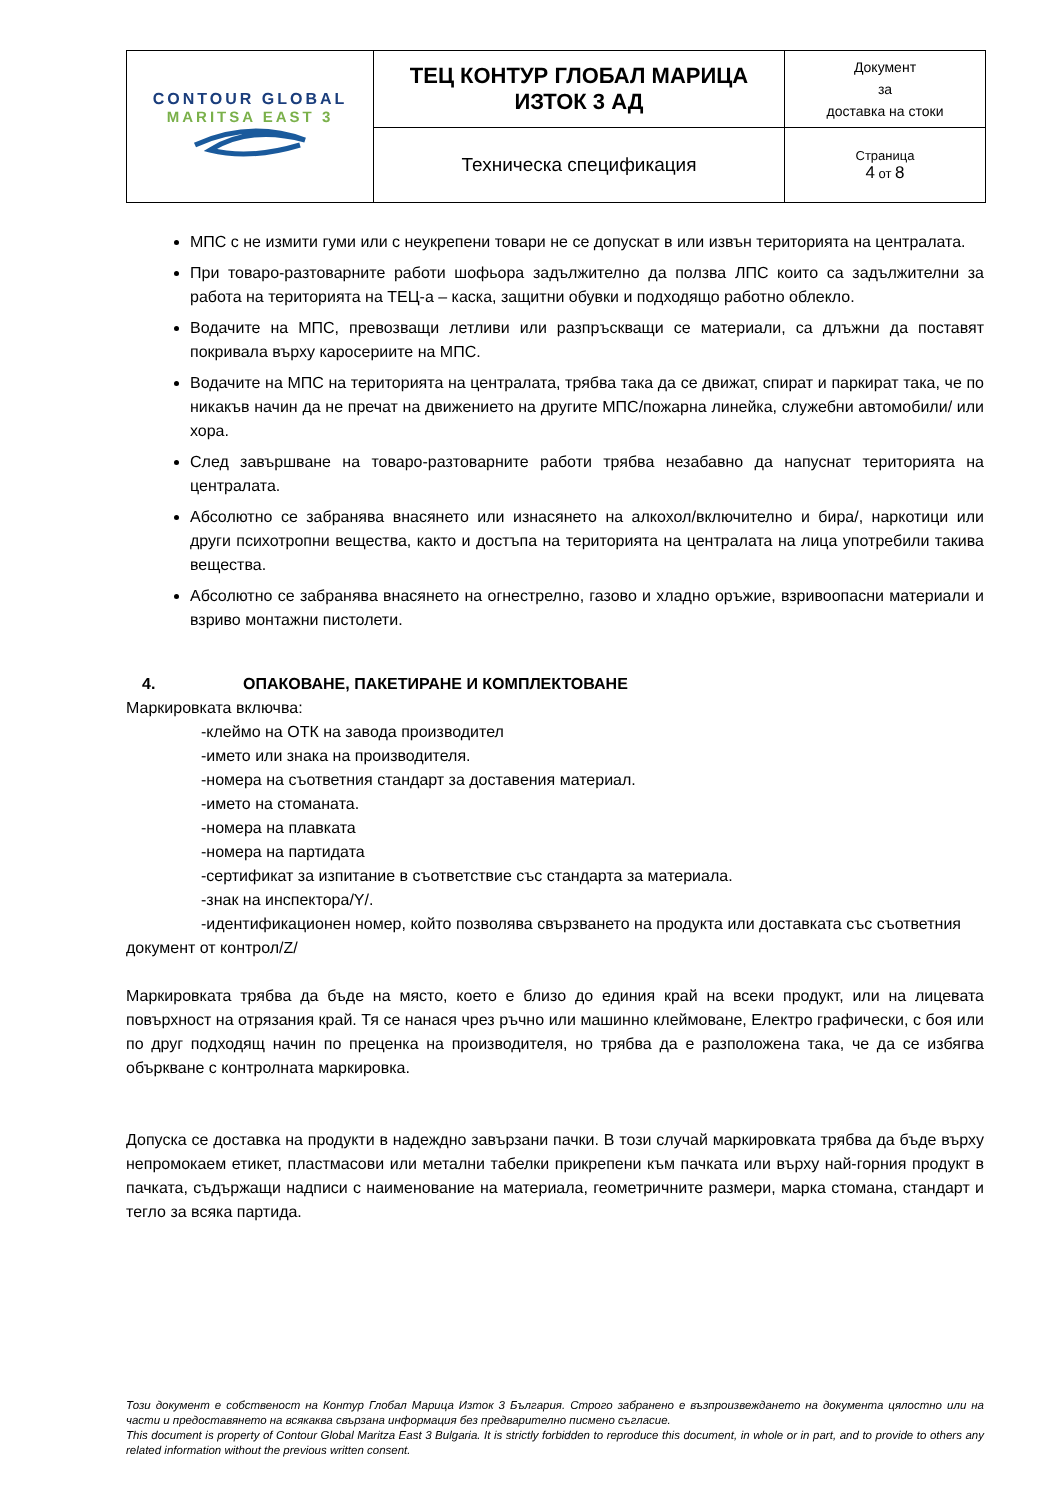| CONTOUR GLOBAL MARITSA EAST 3 | ТЕЦ КОНТУР ГЛОБАЛ МАРИЦА ИЗТОК 3 АД | Документ за доставка на стоки |
| | Техническа спецификация | Страница 4 от 8 |
МПС с не измити гуми или с неукрепени товари не се допускат в или извън територията на централата.
При товаро-разтоварните работи шофьора задължително да ползва ЛПС които са задължителни за работа на територията на ТЕЦ-а – каска, защитни обувки и подходящо работно облекло.
Водачите на МПС, превозващи летливи или разпръскващи се материали, са длъжни да поставят покривала върху каросериите на МПС.
Водачите на МПС на територията на централата, трябва така да се движат, спират и паркират така, че по никакъв начин да не пречат на движението на другите МПС/пожарна линейка, служебни автомобили/ или хора.
След завършване на товаро-разтоварните работи трябва незабавно да напуснат територията на централата.
Абсолютно се забранява внасянето или изнасянето на алкохол/включително и бира/, наркотици или други психотропни вещества, както и достъпа на територията на централата на лица употребили такива вещества.
Абсолютно се забранява внасянето на огнестрелно, газово и хладно оръжие, взривоопасни материали и взриво монтажни пистолети.
4. ОПАКОВАНЕ, ПАКЕТИРАНЕ И КОМПЛЕКТОВАНЕ
Маркировката включва:
-клеймо на ОТК на завода производител
-името или знака на производителя.
-номера на съответния стандарт за доставения материал.
-името на стоманата.
-номера на плавката
-номера на партидата
-сертификат за изпитание в съответствие със стандарта за материала.
-знак на инспектора/Y/.
-идентификационен номер, който позволява свързването на продукта или доставката със съответния документ от контрол/Z/
Маркировката трябва да бъде на място, което е близо до единия край на всеки продукт, или на лицевата повърхност на отрязания край. Тя се нанася чрез ръчно или машинно клеймоване, Електро графически, с боя или по друг подходящ начин по преценка на производителя, но трябва да е разположена така, че да се избягва объркване с контролната маркировка.
Допуска се доставка на продукти в надеждно завързани пачки. В този случай маркировката трябва да бъде върху непромокаем етикет, пластмасови или метални табелки прикрепени към пачката или върху най-горния продукт в пачката, съдържащи надписи с наименование на материала, геометричните размери, марка стомана, стандарт и тегло за всяка партида.
Този документ е собственост на Контур Глобал Марица Изток 3 България. Строго забранено е възпроизвеждането на документа цялостно или на части и предоставянето на всякаква свързана информация без предварително писмено съгласие.
This document is property of Contour Global Maritza East 3 Bulgaria. It is strictly forbidden to reproduce this document, in whole or in part, and to provide to others any related information without the previous written consent.